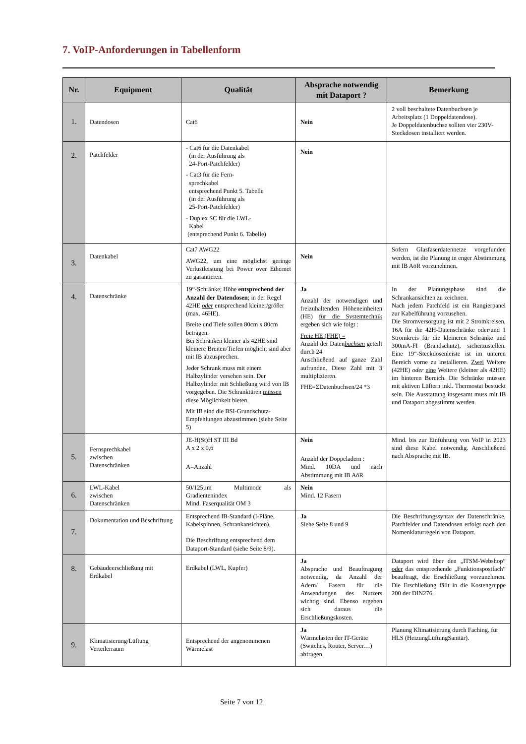7. VoIP-Anforderungen in Tabellenform
| Nr. | Equipment | Qualität | Absprache notwendig mit Dataport ? | Bemerkung |
| --- | --- | --- | --- | --- |
| 1. | Datendosen | Cat6 | Nein | 2 voll beschaltete Datenbuchsen je Arbeitsplatz (1 Doppeldatendose). Je Doppeldatenbuchse sollten vier 230V-Steckdosen installiert werden. |
| 2. | Patchfelder | - Cat6 für die Datenkabel (in der Ausführung als 24-Port-Patchfelder) - Cat3 für die Fern- sprechkabel entsprechend Punkt 5. Tabelle (in der Ausführung als 25-Port-Patchfelder) - Duplex SC für die LWL- Kabel (entsprechend Punkt 6. Tabelle) | Nein | |
| 3. | Datenkabel | Cat7 AWG22 AWG22, um eine möglichst geringe Verlustleistung bei Power over Ethernet zu garantieren. | Nein | Sofern Glasfaserdatennetze vorgefunden werden, ist die Planung in enger Abstimmung mit IB AöR vorzunehmen. |
| 4. | Datenschränke | 19“-Schränke; Höhe entsprechend der Anzahl der Datendosen ; in der Regel 42HE oder entsprechend kleiner/größer (max. 46HE). Breite und Tiefe sollen 80cm x 80cm betragen. Bei Schränken kleiner als 42HE sind kleinere Breiten/Tiefen möglich; sind aber mit IB abzusprechen. Jeder Schrank muss mit einem Halbzylinder versehen sein. Der Halbzylinder mit Schließung wird von IB vorgegeben. Die Schranktüren müssen diese Möglichkeit bieten. Mit IB sind die BSI-Grundschutz-Empfehlungen abzustimmen (siehe Seite 5) | Ja Anzahl der notwendigen und freizuhaltenden Höheneinheiten (HE) für die Systemtechnik ergeben sich wie folgt : Freie HE (FHE) = Anzahl der Daten buchsen geteilt durch 24 Anschließend auf ganze Zahl aufrunden. Diese Zahl mit 3 multiplizieren. FHE=ΣDatenbuchsen/24 *3 | In der Planungsphase sind die Schrankansichten zu zeichnen. Nach jedem Patchfeld ist ein Rangierpanel zur Kabelführung vorzusehen. Die Stromversorgung ist mit 2 Stromkreisen, 16A für die 42H-Datenschränke oder/und 1 Stromkreis für die kleineren Schränke und 300mA-FI (Brandschutz), sicherzustellen. Eine 19“-Steckdosenleiste ist im unteren Bereich vorne zu installieren. Zwei Weitere (42HE) oder eine Weitere (kleiner als 42HE) im hinteren Bereich. Die Schränke müssen mit aktiven Lüftern inkl. Thermostat bestückt sein. Die Ausstattung insgesamt muss mit IB und Dataport abgestimmt werden. |
| 5. | Fernsprechkabel zwischen Datenschränken | JE-H(St)H ST III Bd A x 2 x 0,6 A=Anzahl | Nein Anzahl der Doppeladern : Mind. 10DA und nach Abstimmung mit IB AöR | Mind. bis zur Einführung von VoIP in 2023 sind diese Kabel notwendig. Anschließend nach Absprache mit IB. |
| 6. | LWL-Kabel zwischen Datenschränken | 50/125µm Multimode als Gradientenindex Mind. Faserqualität OM 3 | Nein Mind. 12 Fasern | |
| 7. | Dokumentation und Beschriftung | Entsprechend IB-Standard (I-Pläne, Kabelspinnen, Schrankansichten). Die Beschriftung entsprechend dem Dataport-Standard (siehe Seite 8/9). | Ja Siehe Seite 8 und 9 | Die Beschriftungssyntax der Datenschränke, Patchfelder und Datendosen erfolgt nach den Nomenklaturregeln von Dataport. |
| 8. | Gebäudeerschließung mit Erdkabel | Erdkabel (LWL, Kupfer) | Ja Absprache und Beauftragung notwendig, da Anzahl der Adern/ Fasern für die Anwendungen des Nutzers wichtig sind. Ebenso ergeben sich daraus die Erschließungskosten. | Dataport wird über den „ITSM-Webshop“ oder das entsprechende „Funktionspostfach“ beauftragt, die Erschließung vorzunehmen. Die Erschließung fällt in die Kostengruppe 200 der DIN276. |
| 9. | Klimatisierung/Lüftung Verteilerraum | Entsprechend der angenommenen Wärmelast | Ja Wärmelasten der IT-Geräte (Switches, Router, Server…) abfragen. | Planung Klimatisierung durch Faching. für HLS (HeizungLüftungSanitär). |
Seite 7 von 12